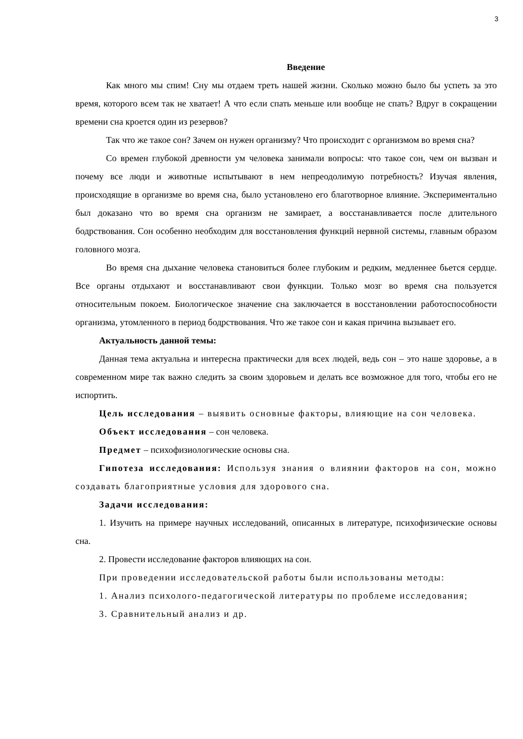3
Введение
Как много мы спим! Сну мы отдаем треть нашей жизни. Сколько можно было бы успеть за это время, которого всем так не хватает! А что если спать меньше или вообще не спать? Вдруг в сокращении времени сна кроется один из резервов?
Так что же такое сон? Зачем он нужен организму? Что происходит с организмом во время сна?
Со времен глубокой древности ум человека занимали вопросы: что такое сон, чем он вызван и почему все люди и животные испытывают в нем непреодолимую потребность? Изучая явления, происходящие в организме во время сна, было установлено его благотворное влияние. Экспериментально был доказано что во время сна организм не замирает, а восстанавливается после длительного бодрствования. Сон особенно необходим для восстановления функций нервной системы, главным образом головного мозга.
Во время сна дыхание человека становиться более глубоким и редким, медленнее бьется сердце. Все органы отдыхают и восстанавливают свои функции. Только мозг во время сна пользуется относительным покоем. Биологическое значение сна заключается в восстановлении работоспособности организма, утомленного в период бодрствования. Что же такое сон и какая причина вызывает его.
Актуальность данной темы:
Данная тема актуальна и интересна практически для всех людей, ведь сон – это наше здоровье, а в современном мире так важно следить за своим здоровьем и делать все возможное для того, чтобы его не испортить.
Цель исследования – выявить основные факторы, влияющие на сон человека.
Объект исследования – сон человека.
Предмет – психофизиологические основы сна.
Гипотеза исследования: Используя знания о влиянии факторов на сон, можно создавать благоприятные условия для здорового сна.
Задачи исследования:
1. Изучить на примере научных исследований, описанных в литературе, психофизические основы сна.
2. Провести исследование факторов влияющих на сон.
При проведении исследовательской работы были использованы методы:
1. Анализ психолого-педагогической литературы по проблеме исследования;
3. Сравнительный анализ и др.